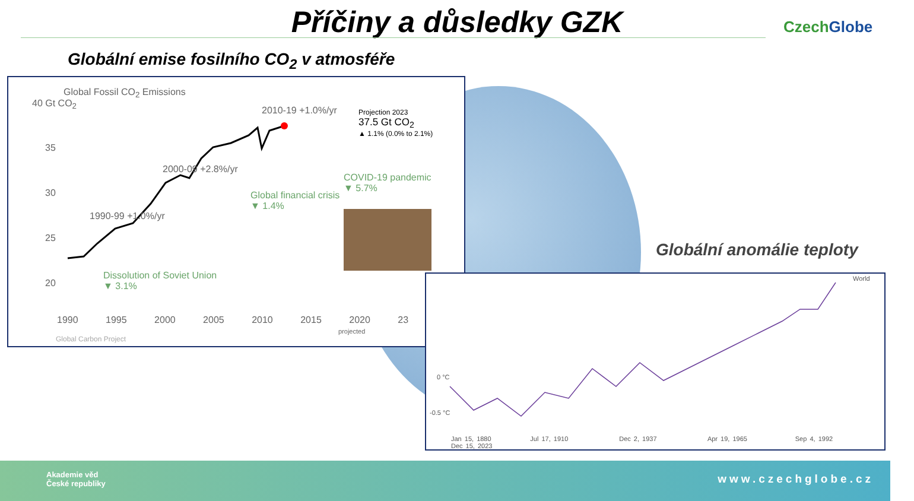Příčiny a důsledky GZK CzechGlobe
Globální emise fosilního CO<sub>2</sub> v atmosféře
Global Fossil CO<sub>2</sub> Emissions
40 Gt CO<sub>2</sub>
35
30
25
20
1990-99 +1.0%/yr
2000-09 +2.8%/yr
2010-19 +1.0%/yr
Projection 2023
37.5 Gt CO<sub>2</sub>
▲ 1.1% (0.0% to 2.1%)
COVID-19 pandemic
▼ 5.7%
Global financial crisis
▼ 1.4%
Dissolution of Soviet Union
▼ 3.1%
1990 1995 2000 2005 2010 2015 2020 23
projected
Global Carbon Project
Globální anomálie teploty
World
0 °C
-0.5 °C
Jan 15, 1880 Jul 17, 1910 Dec 2, 1937 Apr 19, 1965 Sep 4, 1992 Dec 15, 2023
Akademie věd
České republiky
www.czechglobe.cz